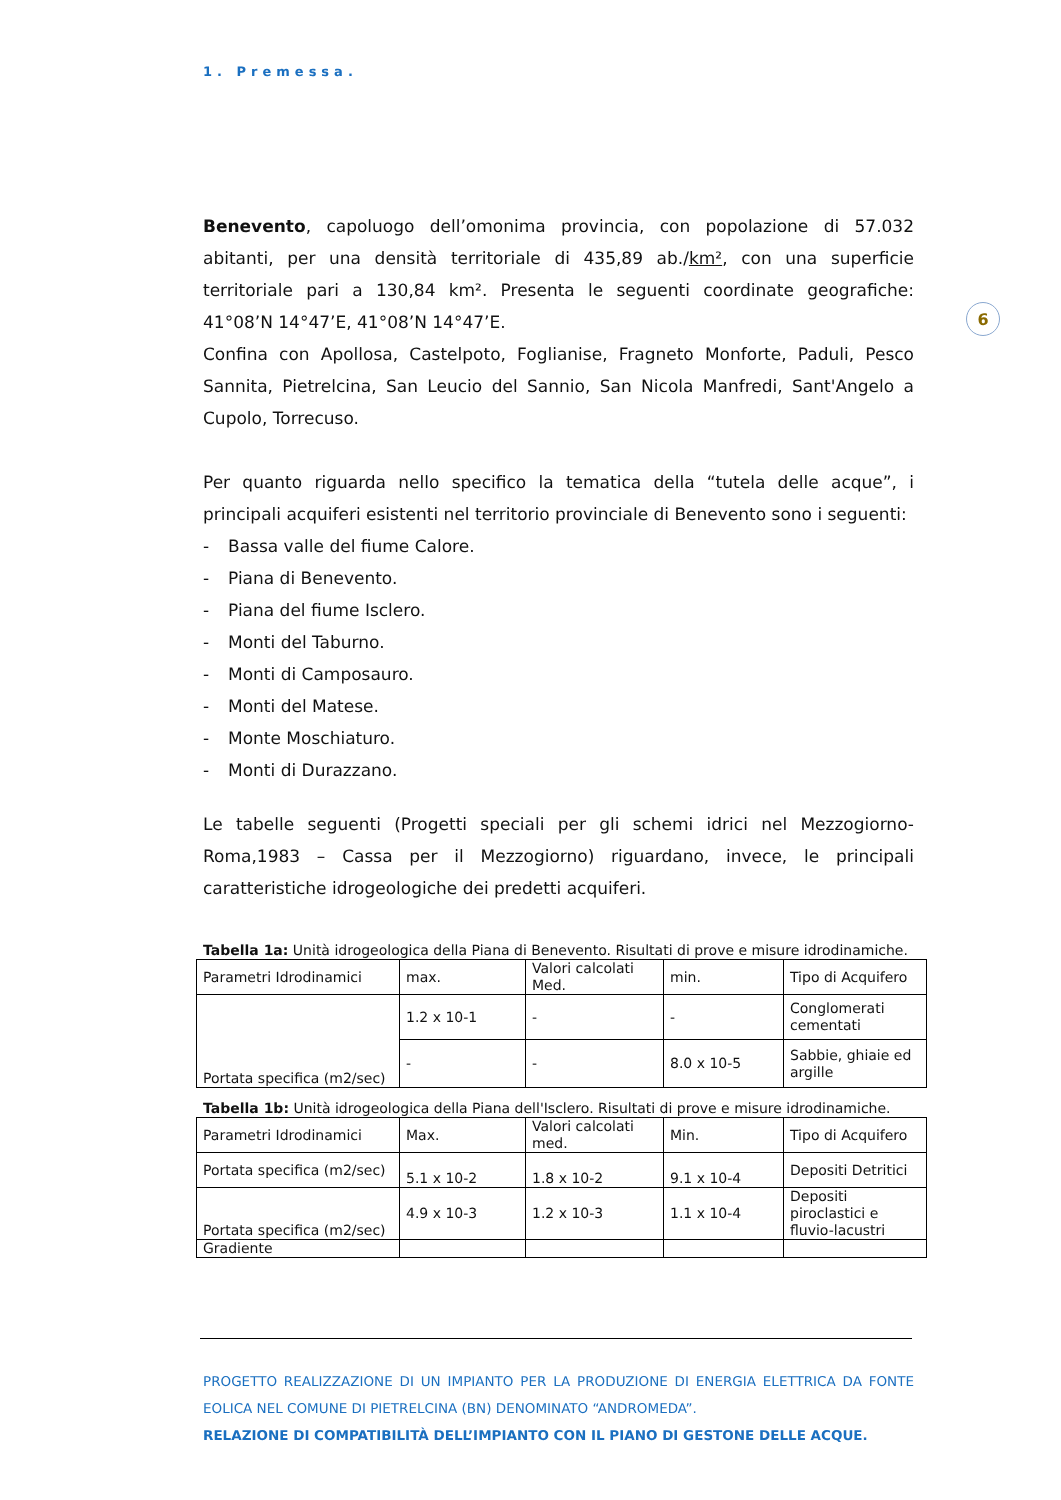1. Premessa.
6
Benevento, capoluogo dell’omonima provincia, con popolazione di 57.032 abitanti, per una densità territoriale di 435,89 ab./km², con una superficie territoriale pari a 130,84 km². Presenta le seguenti coordinate geografiche: 41°08’N 14°47’E, 41°08’N 14°47’E.
Confina con Apollosa, Castelpoto, Foglianise, Fragneto Monforte, Paduli, Pesco Sannita, Pietrelcina, San Leucio del Sannio, San Nicola Manfredi, Sant'Angelo a Cupolo, Torrecuso.
Per quanto riguarda nello specifico la tematica della “tutela delle acque”, i principali acquiferi esistenti nel territorio provinciale di Benevento sono i seguenti:
- Bassa valle del fiume Calore.
- Piana di Benevento.
- Piana del fiume Isclero.
- Monti del Taburno.
- Monti di Camposauro.
- Monti del Matese.
- Monte Moschiaturo.
- Monti di Durazzano.
Le tabelle seguenti (Progetti speciali per gli schemi idrici nel Mezzogiorno-Roma,1983 – Cassa per il Mezzogiorno) riguardano, invece, le principali caratteristiche idrogeologiche dei predetti acquiferi.
Tabella 1a: Unità idrogeologica della Piana di Benevento. Risultati di prove e misure idrodinamiche.
| Parametri Idrodinamici | max. | Valori calcolati Med. | min. | Tipo di Acquifero |
| Portata specifica (m2/sec) | 1.2 x 10-1 | - | - | Conglomerati cementati |
| | - | - | 8.0 x 10-5 | Sabbie, ghiaie ed argille |
Tabella 1b: Unità idrogeologica della Piana dell'Isclero. Risultati di prove e misure idrodinamiche.
| Parametri Idrodinamici | Max. | Valori calcolati med. | Min. | Tipo di Acquifero |
| Portata specifica (m2/sec) | 5.1 x 10-2 | 1.8 x 10-2 | 9.1 x 10-4 | Depositi Detritici |
| Portata specifica (m2/sec) | 4.9 x 10-3 | 1.2 x 10-3 | 1.1 x 10-4 | Depositi piroclastici e fluvio-lacustri |
| Gradiente | | | | |
PROGETTO REALIZZAZIONE DI UN IMPIANTO PER LA PRODUZIONE DI ENERGIA ELETTRICA DA FONTE EOLICA NEL COMUNE DI PIETRELCINA (BN) DENOMINATO “ANDROMEDA”.
RELAZIONE DI COMPATIBILITÀ DELL’IMPIANTO CON IL PIANO DI GESTONE DELLE ACQUE.